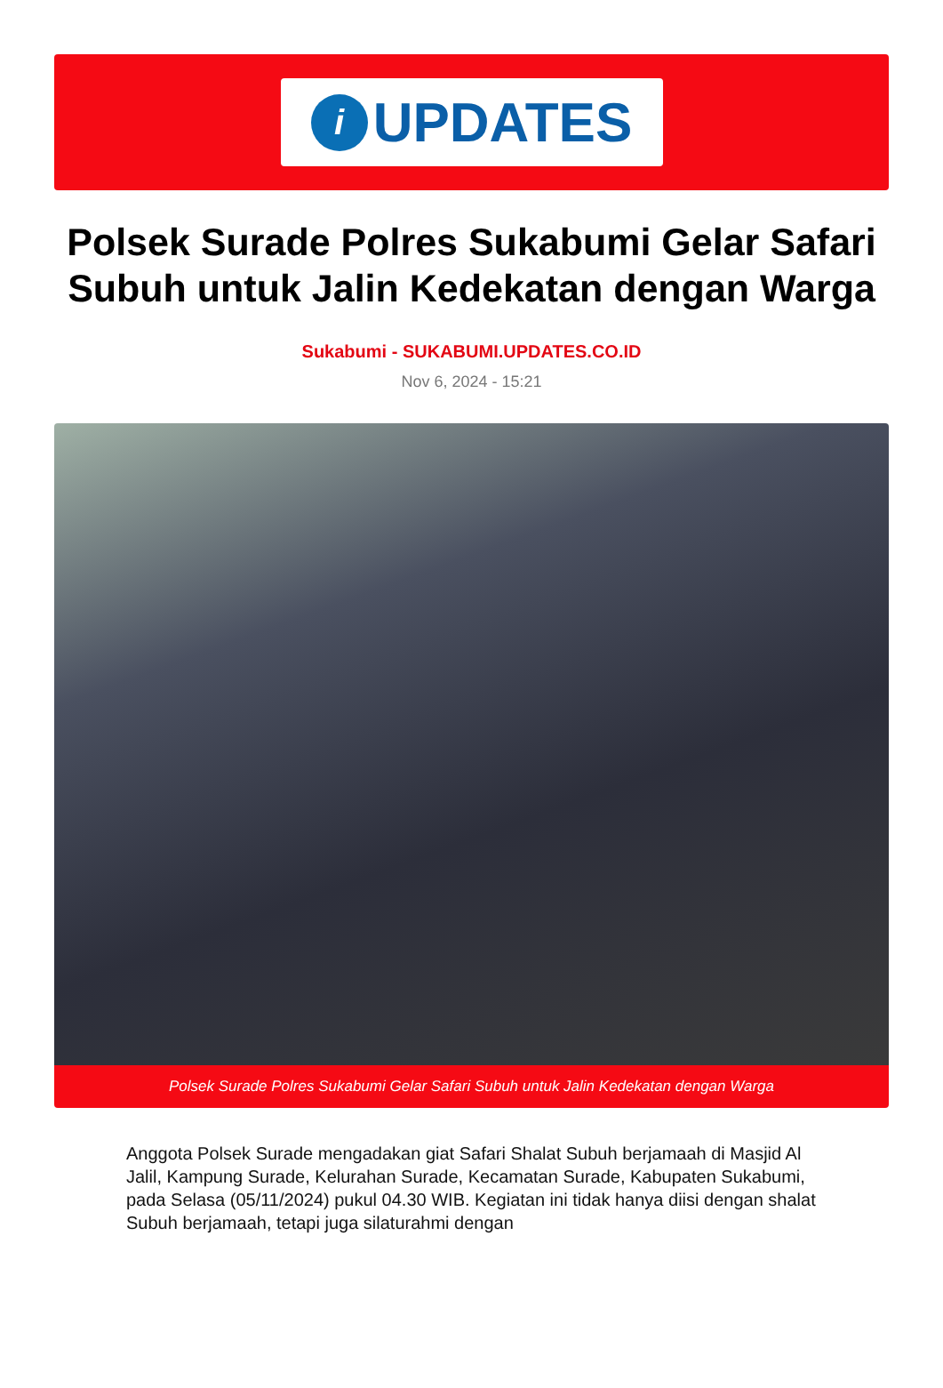i
UPDATES
Polsek Surade Polres Sukabumi Gelar Safari Subuh untuk Jalin Kedekatan dengan Warga
Sukabumi - SUKABUMI.UPDATES.CO.ID
Nov 6, 2024 - 15:21
Polsek Surade Polres Sukabumi Gelar Safari Subuh untuk Jalin Kedekatan dengan Warga
Anggota Polsek Surade mengadakan giat Safari Shalat Subuh berjamaah di Masjid Al Jalil, Kampung Surade, Kelurahan Surade, Kecamatan Surade, Kabupaten Sukabumi, pada Selasa (05/11/2024) pukul 04.30 WIB. Kegiatan ini tidak hanya diisi dengan shalat Subuh berjamaah, tetapi juga silaturahmi dengan